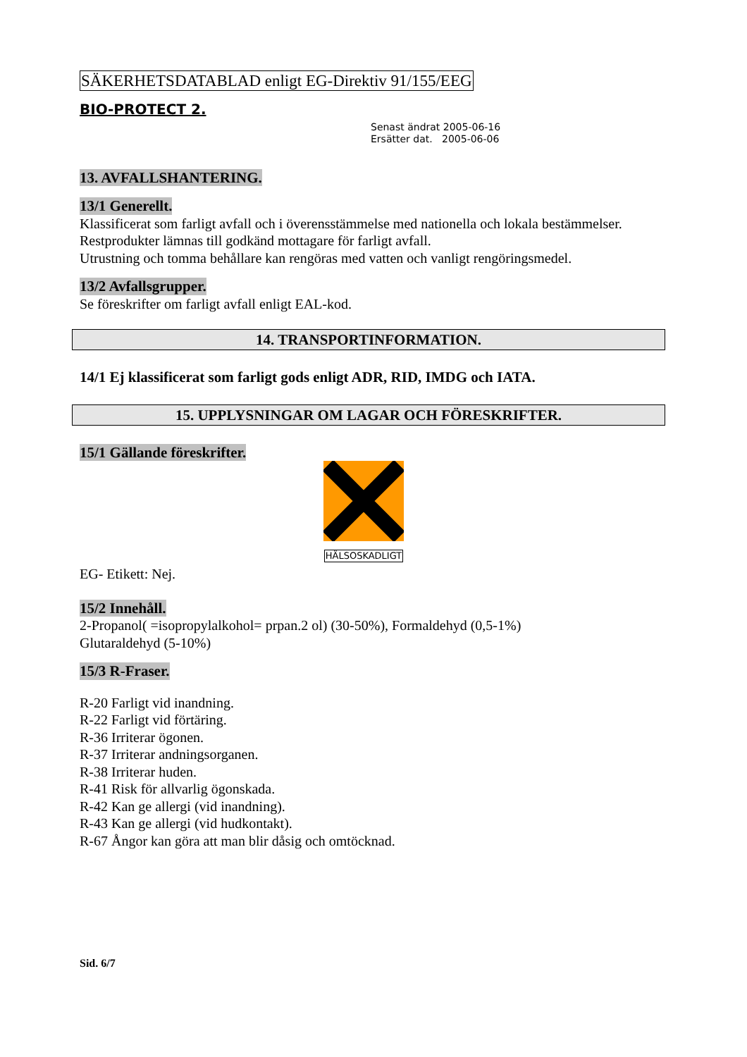SÄKERHETSDATABLAD enligt EG-Direktiv 91/155/EEG
BIO-PROTECT 2.
Senast ändrat 2005-06-16
Ersätter dat. 2005-06-06
13. AVFALLSHANTERING. 13/1 Generellt.
Klassificerat som farligt avfall och i överensstämmelse med nationella och lokala bestämmelser.
Restprodukter lämnas till godkänd mottagare för farligt avfall.
Utrustning och tomma behållare kan rengöras med vatten och vanligt rengöringsmedel.
13/2 Avfallsgrupper.
Se föreskrifter om farligt avfall enligt EAL-kod.
14. TRANSPORTINFORMATION.
14/1 Ej klassificerat som farligt gods enligt ADR, RID, IMDG och IATA.
15. UPPLYSNINGAR OM LAGAR OCH FÖRESKRIFTER.
15/1 Gällande föreskrifter.
HÄLSOSKADLIGT
EG- Etikett: Nej.
15/2 Innehåll.
2-Propanol( =isopropylalkohol= prpan.2 ol) (30-50%), Formaldehyd (0,5-1%)
Glutaraldehyd (5-10%)
15/3 R-Fraser.
R-20 Farligt vid inandning.
R-22 Farligt vid förtäring.
R-36 Irriterar ögonen.
R-37 Irriterar andningsorganen.
R-38 Irriterar huden.
R-41 Risk för allvarlig ögonskada.
R-42 Kan ge allergi (vid inandning).
R-43 Kan ge allergi (vid hudkontakt).
R-67 Ångor kan göra att man blir dåsig och omtöcknad.
Sid. 6/7